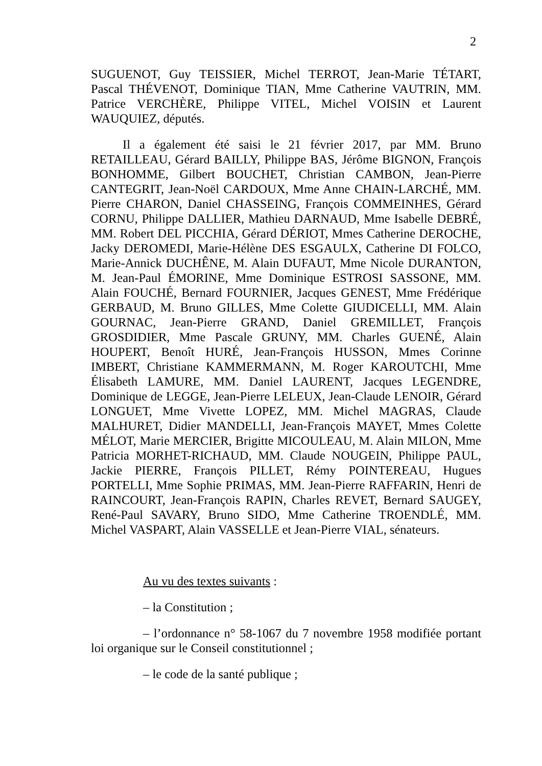2
SUGUENOT, Guy TEISSIER, Michel TERROT, Jean-Marie TÉTART, Pascal THÉVENOT, Dominique TIAN, Mme Catherine VAUTRIN, MM. Patrice VERCHÈRE, Philippe VITEL, Michel VOISIN et Laurent WAUQUIEZ, députés.
Il a également été saisi le 21 février 2017, par MM. Bruno RETAILLEAU, Gérard BAILLY, Philippe BAS, Jérôme BIGNON, François BONHOMME, Gilbert BOUCHET, Christian CAMBON, Jean-Pierre CANTEGRIT, Jean-Noël CARDOUX, Mme Anne CHAIN-LARCHÉ, MM. Pierre CHARON, Daniel CHASSEING, François COMMEINHES, Gérard CORNU, Philippe DALLIER, Mathieu DARNAUD, Mme Isabelle DEBRÉ, MM. Robert DEL PICCHIA, Gérard DÉRIOT, Mmes Catherine DEROCHE, Jacky DEROMEDI, Marie-Hélène DES ESGAULX, Catherine DI FOLCO, Marie-Annick DUCHÊNE, M. Alain DUFAUT, Mme Nicole DURANTON, M. Jean-Paul ÉMORINE, Mme Dominique ESTROSI SASSONE, MM. Alain FOUCHÉ, Bernard FOURNIER, Jacques GENEST, Mme Frédérique GERBAUD, M. Bruno GILLES, Mme Colette GIUDICELLI, MM. Alain GOURNAC, Jean-Pierre GRAND, Daniel GREMILLET, François GROSDIDIER, Mme Pascale GRUNY, MM. Charles GUENÉ, Alain HOUPERT, Benoît HURÉ, Jean-François HUSSON, Mmes Corinne IMBERT, Christiane KAMMERMANN, M. Roger KAROUTCHI, Mme Élisabeth LAMURE, MM. Daniel LAURENT, Jacques LEGENDRE, Dominique de LEGGE, Jean-Pierre LELEUX, Jean-Claude LENOIR, Gérard LONGUET, Mme Vivette LOPEZ, MM. Michel MAGRAS, Claude MALHURET, Didier MANDELLI, Jean-François MAYET, Mmes Colette MÉLOT, Marie MERCIER, Brigitte MICOULEAU, M. Alain MILON, Mme Patricia MORHET-RICHAUD, MM. Claude NOUGEIN, Philippe PAUL, Jackie PIERRE, François PILLET, Rémy POINTEREAU, Hugues PORTELLI, Mme Sophie PRIMAS, MM. Jean-Pierre RAFFARIN, Henri de RAINCOURT, Jean-François RAPIN, Charles REVET, Bernard SAUGEY, René-Paul SAVARY, Bruno SIDO, Mme Catherine TROENDLÉ, MM. Michel VASPART, Alain VASSELLE et Jean-Pierre VIAL, sénateurs.
Au vu des textes suivants :
– la Constitution ;
– l’ordonnance n° 58-1067 du 7 novembre 1958 modifiée portant loi organique sur le Conseil constitutionnel ;
– le code de la santé publique ;